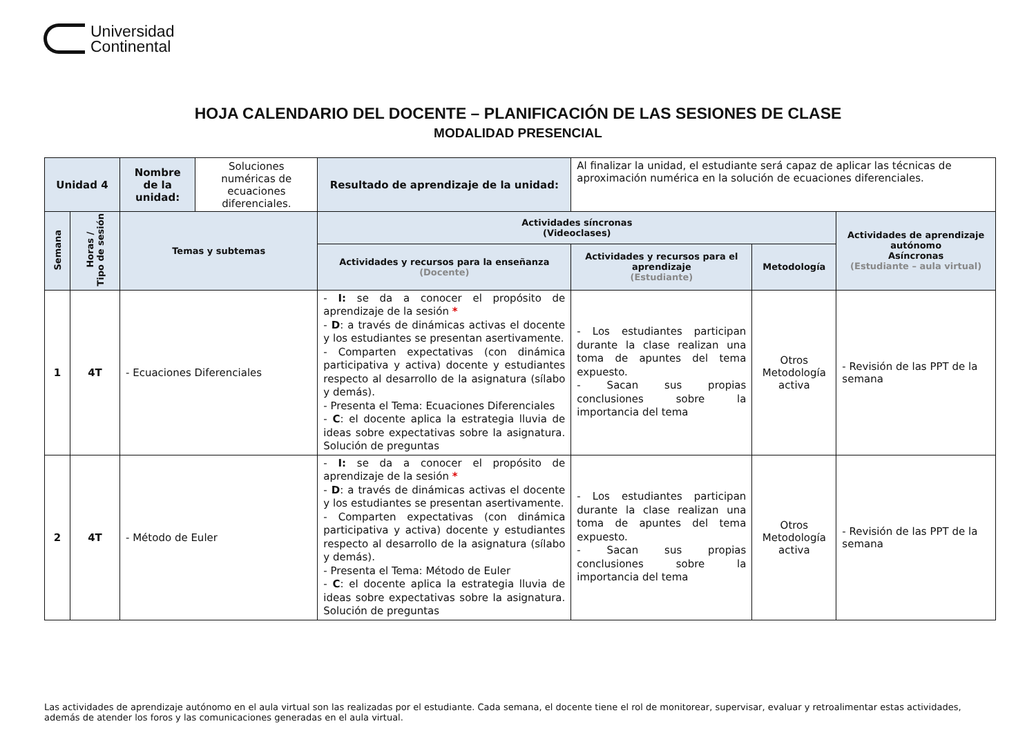Universidad
Continental
HOJA CALENDARIO DEL DOCENTE – PLANIFICACIÓN DE LAS SESIONES DE CLASE
MODALIDAD PRESENCIAL
| Unidad 4 | | Nombre de la unidad: | Soluciones numéricas de ecuaciones diferenciales. | Resultado de aprendizaje de la unidad: | Al finalizar la unidad, el estudiante será capaz de aplicar las técnicas de aproximación numérica en la solución de ecuaciones diferenciales. | | |
| Semana | Horas / Tipo de sesión | Temas y subtemas | | Actividades síncronas (Videoclases) | | | Actividades de aprendizaje autónomo Asíncronas (Estudiante – aula virtual) |
| | | | | Actividades y recursos para la enseñanza (Docente) | Actividades y recursos para el aprendizaje (Estudiante) | Metodología | |
| 1 | 4T | - Ecuaciones Diferenciales | | - I: se da a conocer el propósito de aprendizaje de la sesión * - D : a través de dinámicas activas el docente y los estudiantes se presentan asertivamente. - Comparten expectativas (con dinámica participativa y activa) docente y estudiantes respecto al desarrollo de la asignatura (sílabo y demás). - Presenta el Tema: Ecuaciones Diferenciales - C : el docente aplica la estrategia lluvia de ideas sobre expectativas sobre la asignatura. Solución de preguntas | - Los estudiantes participan durante la clase realizan una toma de apuntes del tema expuesto. - Sacan sus propias conclusiones sobre la importancia del tema | Otros Metodología activa | - Revisión de las PPT de la semana |
| 2 | 4T | - Método de Euler | | - I: se da a conocer el propósito de aprendizaje de la sesión * - D : a través de dinámicas activas el docente y los estudiantes se presentan asertivamente. - Comparten expectativas (con dinámica participativa y activa) docente y estudiantes respecto al desarrollo de la asignatura (sílabo y demás). - Presenta el Tema: Método de Euler - C : el docente aplica la estrategia lluvia de ideas sobre expectativas sobre la asignatura. Solución de preguntas | - Los estudiantes participan durante la clase realizan una toma de apuntes del tema expuesto. - Sacan sus propias conclusiones sobre la importancia del tema | Otros Metodología activa | - Revisión de las PPT de la semana |
Las actividades de aprendizaje autónomo en el aula virtual son las realizadas por el estudiante. Cada semana, el docente tiene el rol de monitorear, supervisar, evaluar y retroalimentar estas actividades, además de atender los foros y las comunicaciones generadas en el aula virtual.